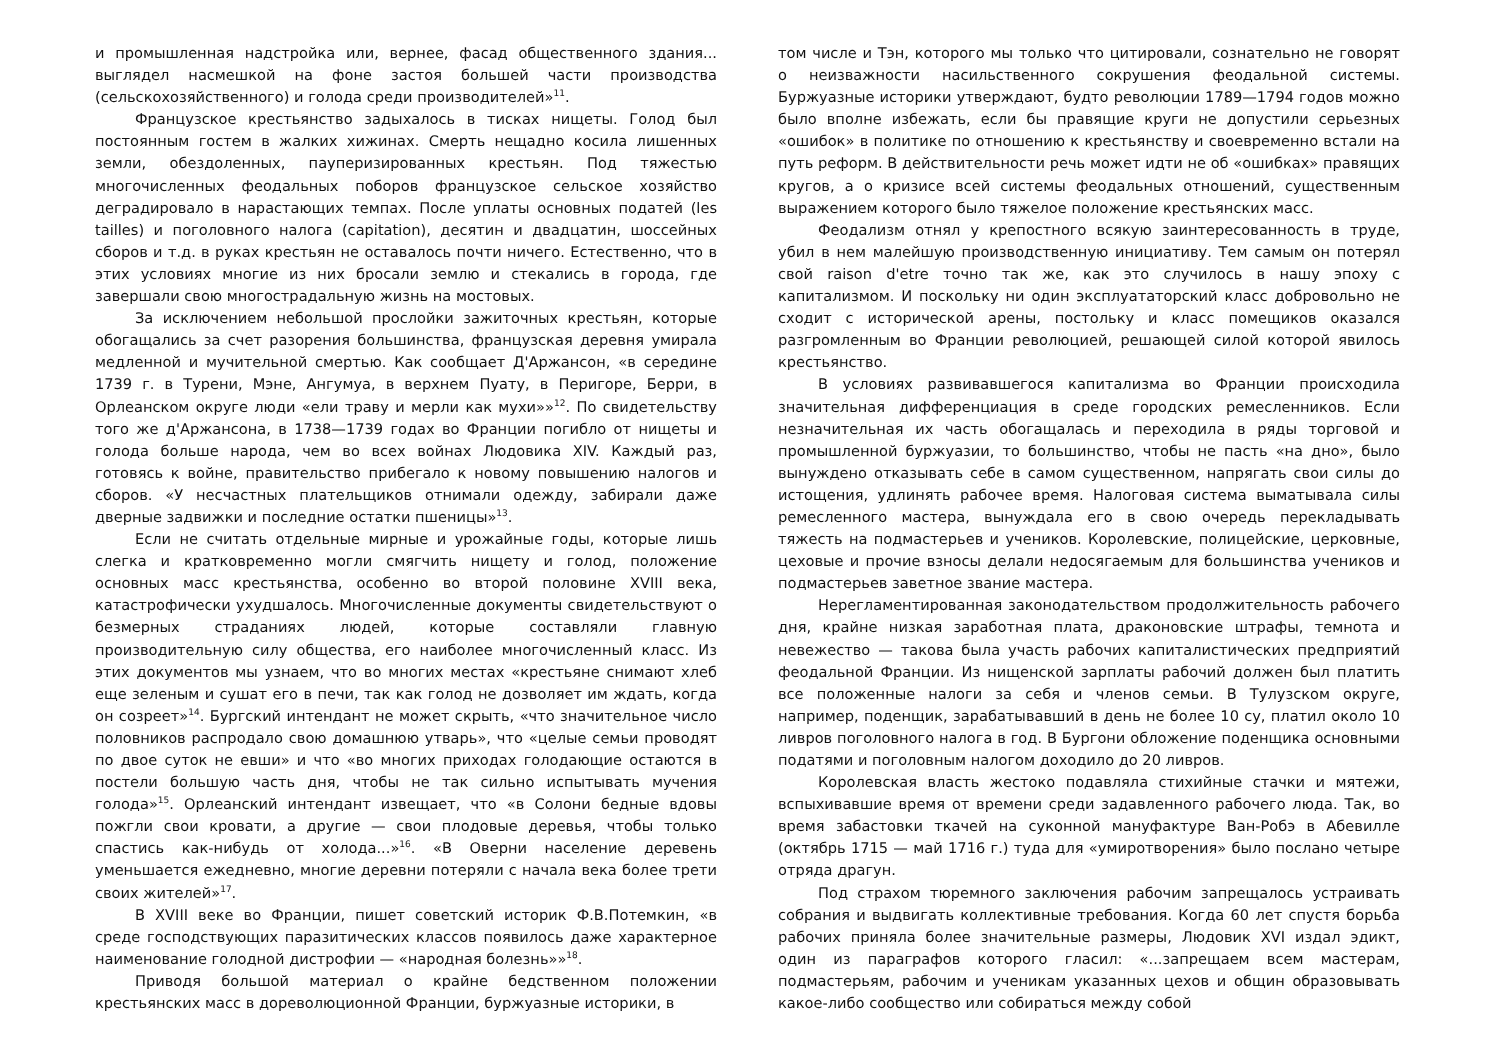и промышленная надстройка или, вернее, фасад общественного здания... выглядел насмешкой на фоне застоя большей части производства (сельскохозяйственного) и голода среди производителей»<sup>11</sup>.
Французское крестьянство задыхалось в тисках нищеты. Голод был постоянным гостем в жалких хижинах. Смерть нещадно косила лишенных земли, обездоленных, пауперизированных крестьян. Под тяжестью многочисленных феодальных поборов французское сельское хозяйство деградировало в нарастающих темпах. После уплаты основных податей (les tailles) и поголовного налога (capitation), десятин и двадцатин, шоссейных сборов и т.д. в руках крестьян не оставалось почти ничего. Естественно, что в этих условиях многие из них бросали землю и стекались в города, где завершали свою многострадальную жизнь на мостовых.
За исключением небольшой прослойки зажиточных крестьян, которые обогащались за счет разорения большинства, французская деревня умирала медленной и мучительной смертью. Как сообщает Д'Аржансон, «в середине 1739 г. в Турени, Мэне, Ангумуа, в верхнем Пуату, в Перигоре, Берри, в Орлеанском округе люди «ели траву и мерли как мухи»»<sup>12</sup>. По свидетельству того же д'Аржансона, в 1738—1739 годах во Франции погибло от нищеты и голода больше народа, чем во всех войнах Людовика XIV. Каждый раз, готовясь к войне, правительство прибегало к новому повышению налогов и сборов. «У несчастных плательщиков отнимали одежду, забирали даже дверные задвижки и последние остатки пшеницы»<sup>13</sup>.
Если не считать отдельные мирные и урожайные годы, которые лишь слегка и кратковременно могли смягчить нищету и голод, положение основных масс крестьянства, особенно во второй половине XVIII века, катастрофически ухудшалось. Многочисленные документы свидетельствуют о безмерных страданиях людей, которые составляли главную производительную силу общества, его наиболее многочисленный класс. Из этих документов мы узнаем, что во многих местах «крестьяне снимают хлеб еще зеленым и сушат его в печи, так как голод не дозволяет им ждать, когда он созреет»<sup>14</sup>. Бургский интендант не может скрыть, «что значительное число половников распродало свою домашнюю утварь», что «целые семьи проводят по двое суток не евши» и что «во многих приходах голодающие остаются в постели большую часть дня, чтобы не так сильно испытывать мучения голода»<sup>15</sup>. Орлеанский интендант извещает, что «в Солони бедные вдовы пожгли свои кровати, а другие — свои плодовые деревья, чтобы только спастись как-нибудь от холода...»<sup>16</sup>. «В Оверни население деревень уменьшается ежедневно, многие деревни потеряли с начала века более трети своих жителей»<sup>17</sup>.
В XVIII веке во Франции, пишет советский историк Ф.В.Потемкин, «в среде господствующих паразитических классов появилось даже характерное наименование голодной дистрофии — «народная болезнь»»<sup>18</sup>.
Приводя большой материал о крайне бедственном положении крестьянских масс в дореволюционной Франции, буржуазные историки, в
том числе и Тэн, которого мы только что цитировали, сознательно не говорят о неизважности насильственного сокрушения феодальной системы. Буржуазные историки утверждают, будто революции 1789—1794 годов можно было вполне избежать, если бы правящие круги не допустили серьезных «ошибок» в политике по отношению к крестьянству и своевременно встали на путь реформ. В действительности речь может идти не об «ошибках» правящих кругов, а о кризисе всей системы феодальных отношений, существенным выражением которого было тяжелое положение крестьянских масс.
Феодализм отнял у крепостного всякую заинтересованность в труде, убил в нем малейшую производственную инициативу. Тем самым он потерял свой raison d'etre точно так же, как это случилось в нашу эпоху с капитализмом. И поскольку ни один эксплуататорский класс добровольно не сходит с исторической арены, постольку и класс помещиков оказался разгромленным во Франции революцией, решающей силой которой явилось крестьянство.
В условиях развивавшегося капитализма во Франции происходила значительная дифференциация в среде городских ремесленников. Если незначительная их часть обогащалась и переходила в ряды торговой и промышленной буржуазии, то большинство, чтобы не пасть «на дно», было вынуждено отказывать себе в самом существенном, напрягать свои силы до истощения, удлинять рабочее время. Налоговая система выматывала силы ремесленного мастера, вынуждала его в свою очередь перекладывать тяжесть на подмастерьев и учеников. Королевские, полицейские, церковные, цеховые и прочие взносы делали недосягаемым для большинства учеников и подмастерьев заветное звание мастера.
Нерегламентированная законодательством продолжительность рабочего дня, крайне низкая заработная плата, драконовские штрафы, темнота и невежество — такова была участь рабочих капиталистических предприятий феодальной Франции. Из нищенской зарплаты рабочий должен был платить все положенные налоги за себя и членов семьи. В Тулузском округе, например, поденщик, зарабатывавший в день не более 10 су, платил около 10 ливров поголовного налога в год. В Бургони обложение поденщика основными податями и поголовным налогом доходило до 20 ливров.
Королевская власть жестоко подавляла стихийные стачки и мятежи, вспыхивавшие время от времени среди задавленного рабочего люда. Так, во время забастовки ткачей на суконной мануфактуре Ван-Робэ в Абевилле (октябрь 1715 — май 1716 г.) туда для «умиротворения» было послано четыре отряда драгун.
Под страхом тюремного заключения рабочим запрещалось устраивать собрания и выдвигать коллективные требования. Когда 60 лет спустя борьба рабочих приняла более значительные размеры, Людовик XVI издал эдикт, один из параграфов которого гласил: «...запрещаем всем мастерам, подмастерьям, рабочим и ученикам указанных цехов и общин образовывать какое-либо сообщество или собираться между собой